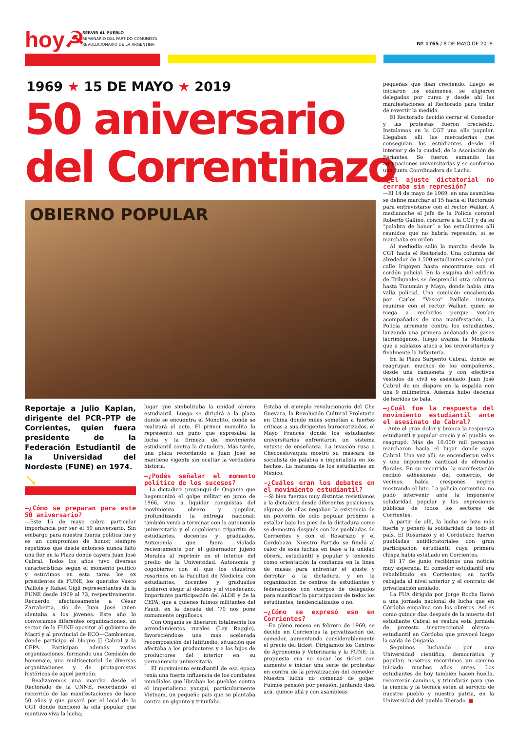hoy☭
SERVIR AL PUEBLO
SEMANARIO DEL PARTIDO COMUNISTA
REVOLUCIONARIO DE LA ARGENTINA
Nº 1765 / 8 DE MAYO DE 2019
1969 ★ 15 DE MAYO ★ 2019
50 aniversario
del Correntinazo
OBIERNO POPULAR
Reportaje a Julio Kaplan, dirigente del PCR–PTP de Corrientes, quien fuera presidente de la Federación Estudiantil de la Universidad del Nordeste (FUNE) en 1974.
↘
—¿Cómo se preparan para este 50 aniversario?
—Este 15 de mayo cobra particular importancia por ser el 50 aniversario. Sin embargo para nuestra fuerza política fue y es un compromiso de honor, siempre repetimos que desde entonces nunca faltó una flor en la Plaza donde cayera Juan José Cabral. Todos los años tuvo diversas características según el momento político y estuvimos en esta tarea los ex presidentes de FUNE, los queridos Vasco Paillole y Rafael Gigli representantes de la FUNE desde 1969 al 73, respectivamente. Recuerdo afectuosamente a César Zarrabeitia, tío de Juan José quien alentaba a los jóvenes. Este año lo convocamos diferentes organizaciones, un sector de la FUNE opositor al gobierno de Macri y al provincial de ECO—Cambiemos, donde participa el bloque JJ Cabral y la CEPA. Participan además varias organizaciones, formando una Comisión de homenaje, una multisectorial de diversas organizaciones y de protagonistas históricos de aquel período.
Realizaremos una marcha desde el Rectorado de la UNNE, recordando el recorrido de las manifestaciones de hace 50 años y que pasará por el local de la CGT donde funcionó la olla popular que mantuvo viva la lucha;
lugar que simbolizaba la unidad obrero estudiantil. Luego se dirigirá a la plaza donde se encuentra el Monolito, donde se realizará el acto. El primer monolito lo representó un puño que expresaba la lucha y la firmeza del movimiento estudiantil contra la dictadura. Más tarde, una placa recordando a Juan José se mantiene vigente sin ocultar la verdadera historia.
—¿Podés señalar el momento político de los sucesos?
—La dictadura proyanqui de Onganía que hegemonizó el golpe militar en junio de 1966, vino a liquidar conquistas del movimiento obrero y popular, profundizando la entrega nacional; también venía a terminar con la autonomía universitaria y el cogobierno tripartito de estudiantes, docentes y graduados. Autonomía que fuera violada recientemente por el gobernador jujeño Morales al reprimir en el interior del predio de la Universidad. Autonomía y cogobierno con el que los claustros rosarinos en la Facultad de Medicina con estudiantes, docentes y graduados pudieron elegir al decano y el vicedecano. Importante participación del ALDE y de la CEPA, que a quienes fuimos militantes del Faudi, en la década del ‘70 nos pone sumamente orgullosos.
Con Onganía se liberaron totalmente los arrendamientos rurales (Ley Raggio), favoreciéndose una más acelerada recomposición del latifundio, situación que afectaba a los productores y a los hijos de productores del interior en su permanencia universitaria.
El movimiento estudiantil de esa época tenía una fuerte influencia de los combates mundiales que libraban los pueblos contra el imperialismo yanqui, particularmente Vietnam, un pequeño país que se plantaba contra un gigante y triunfaba.
Estaba el ejemplo revolucionario del Che Guevara, la Revolución Cultural Proletaria en China donde miles sometían a fuertes críticas a sus dirigentes burocratizados, el Mayo Francés donde los estudiantes universitarios enfrentaron un sistema vetusto de enseñanza. La invasión rusa a Checoeslovaquia mostró su máscara de socialista de palabra e imperialista en los hechos. La matanza de los estudiantes en México.
—¿Cuáles eran los debates en el movimiento estudiantil?
—Si bien fuerzas muy distintas resistíamos a la dictadura desde diferentes posiciones, algunas de ellas negaban la existencia de un polvorín de odio popular próximo a estallar bajo los pies de la dictadura como se demostró después con las puebladas de Corrientes y con el Rosariazo y el Cordobazo. Nuestro Partido se fundó al calor de esas luchas en base a la unidad obrera, estudiantil y popular y teniendo como orientación la confianza en la línea de masas para enfrentar el ajuste y derrotar a la dictadura, y en la organización de centros de estudiantes y federaciones con cuerpos de delegados para masificar la participación de todos los estudiantes, tendencializados o no.
—¿Cómo se expresó eso en Corrientes?
—En pleno receso en febrero de 1969, se decide en Corrientes la privatización del comedor, aumentando considerablemente el precio del ticket. Dirigíamos los Centros de Agronomía y Veterinaria y la FUNE; la propuesta era no sacar los ticket con aumento e iniciar una serie de protestas en contra de la privatización del comedor. Nuestra lucha no comenzó de golpe. Fuimos pensión por pensión, juntando diez acá, quince allá y con asambleas
pequeñas que iban creciendo. Luego se iniciaron los exámenes, se eligieron delegados por curso y desde ahí las manifestaciones al Rectorado para tratar de revertir la medida.
El Rectorado decidió cerrar el Comedor y las protestas fueron creciendo. Instalamos en la CGT una olla popular. Llegaban allí las mercaderías que conseguían los estudiantes desde el interior y de la ciudad, de la Asociación de Feriantes. Se fueron sumando las agrupaciones universitarias y se conformó una Junta Coordinadora de Lucha.
—¿El ajuste dictatorial no cerraba sin represión?
—El 14 de mayo de 1969, en una asamblea se define marchar el 15 hacia el Rectorado para entrevistarse con el rector Walker. A medianoche el jefe de la Policía coronel Roberto Gallino, concurre a la CGT y da su “palabra de honor” a los estudiantes allí reunidos que no habría represión, si se marchaba en orden.
Al mediodía salió la marcha desde la CGT hacia el Rectorado. Una columna de alrededor de 1.500 estudiantes caminó por calle Irigoyen hasta encontrarse con el cordón policial. En la esquina del edificio de Tribunales se desprendió otra columna hasta Tucumán y Mayo, donde había otra valla policial. Una comisión encabezada por Carlos “Vasco” Paillole intenta reunirse con el rector Walker, quien se niega a recibirlos porque venían acompañados de una manifestación. La Policía arremete contra los estudiantes, lanzando una primera andanada de gases lacrimógenos, luego avanza la Montada que a sablazos ataca a los universitarios y finalmente la Infantería.
En la Plaza Sargento Cabral, donde se reagrupan muchos de los compañeros, desde una camioneta y con efectivos vestidos de civil es asesinado Juan José Cabral de un disparo en la espalda con una 9 milímetros. Además hubo decenas de heridos de bala.
—¿Cuál fue la respuesta del movimiento estudiantil ante el asesinato de Cabral?
—Ante el gran dolor y bronca la respuesta estudiantil y popular creció y el pueblo se reagrupó. Más de 10.000 mil personas marcharon hacia el lugar donde cayó Cabral. Una vez allí, se encendieron velas y una imponente cantidad de ofrendas florales. En su recorrido, la manifestación recibió adhesiones del comercio, de vecinos, había crespones negros mostrando el luto. La policía correntina no pudo intervenir ante la imponente solidaridad popular y las expresiones públicas de todos los sectores de Corrientes.
A partir de allí, la lucha se hizo más fuerte y generó la solidaridad de todo el país. El Rosariazo y el Cordobazo fueron puebladas antidictatoriales con gran participación estudiantil cuya primera chispa había estallado en Corrientes.
El 17 de junio recibimos una noticia muy esperada. El comedor estudiantil era rehabilitado en Corrientes, su tarifa rebajada al nivel anterior y el contrato de privatización anulado.
La FUA dirigida por Jorge Rocha llamó a una jornada nacional de lucha que en Córdoba empalma con los obreros. Así es como quince días después de la muerte del estudiante Cabral se realiza esta jornada de protesta insurreccional obrera—estudiantil en Córdoba que provocó luego la caída de Onganía.
Seguimos luchando por una Universidad científica, democrática y popular; nosotros recorrimos un camino iniciado muchos años antes. Los estudiantes de hoy también hacen huella, recorrerán caminos, y triunfarán para que la ciencia y la técnica estén al servicio de nuestro pueblo y nuestra patria, en la Universidad del pueblo liberado. ■